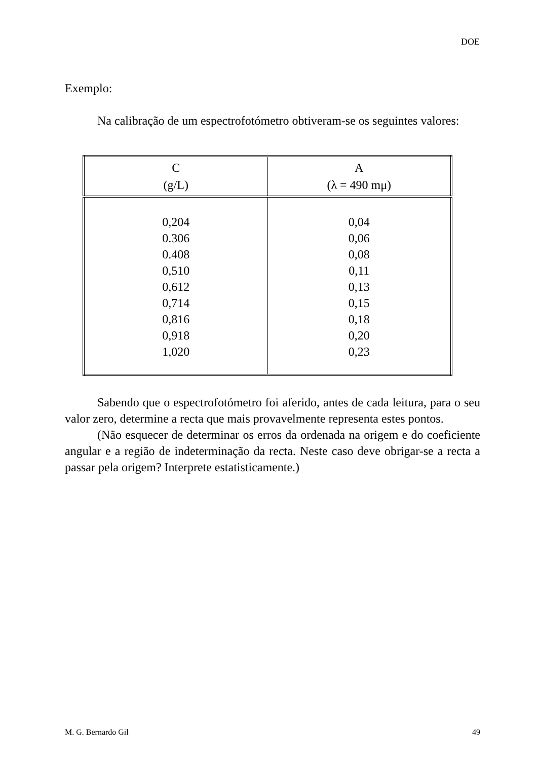DOE
Exemplo:
Na calibração de um espectrofotómetro obtiveram-se os seguintes valores:
| C (g/L) | A (λ = 490 mμ) |
| --- | --- |
| 0,204 0.306 0.408 0,510 0,612 0,714 0,816 0,918 1,020 | 0,04 0,06 0,08 0,11 0,13 0,15 0,18 0,20 0,23 |
Sabendo que o espectrofotómetro foi aferido, antes de cada leitura, para o seu valor zero, determine a recta que mais provavelmente representa estes pontos.
(Não esquecer de determinar os erros da ordenada na origem e do coeficiente angular e a região de indeterminação da recta. Neste caso deve obrigar-se a recta a passar pela origem? Interprete estatisticamente.)
M. G. Bernardo Gil 49